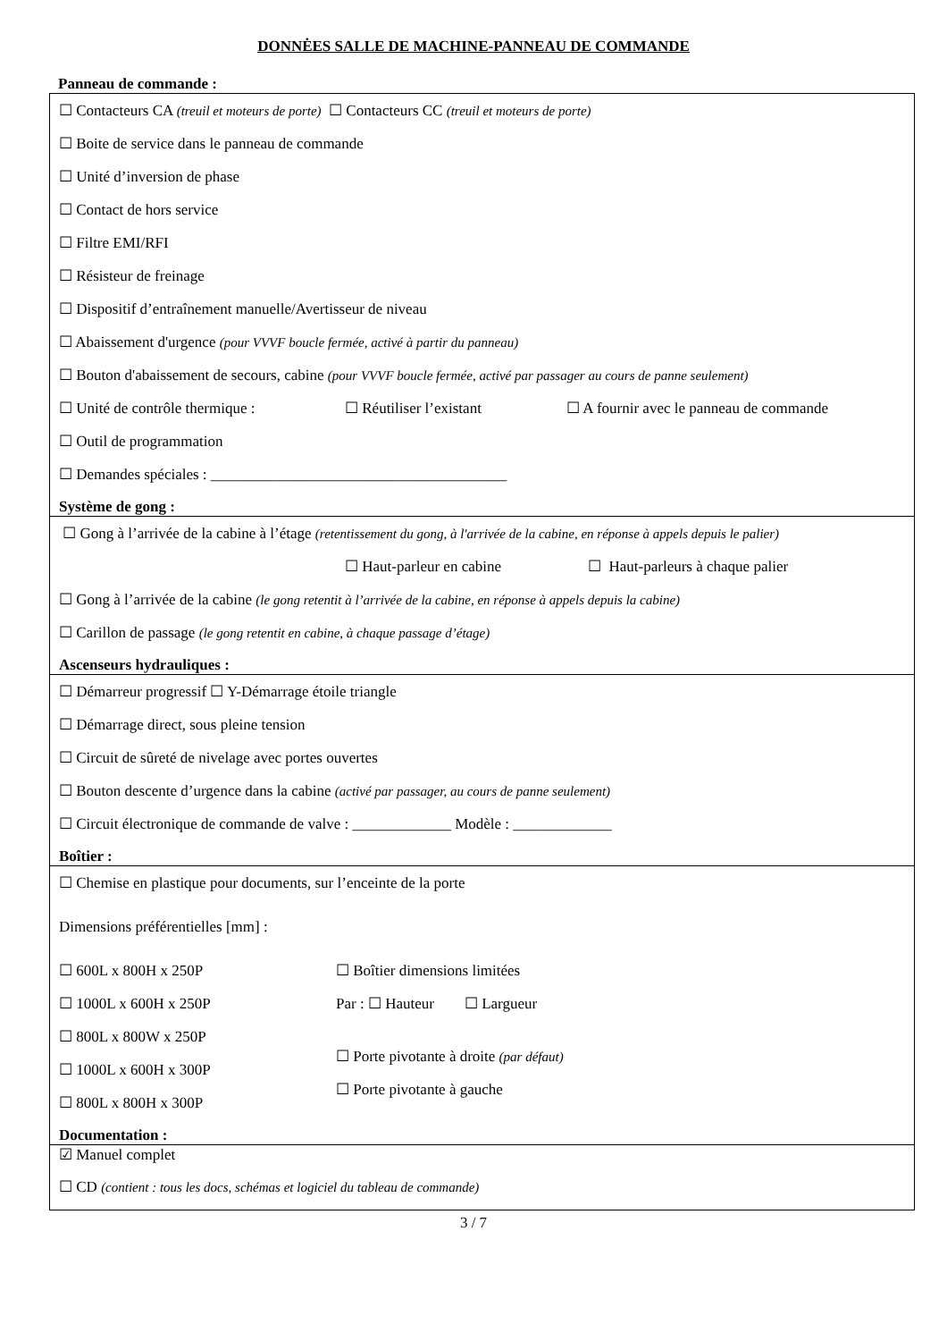DONNĖES SALLE DE MACHINE-PANNEAU DE COMMANDE
Panneau de commande :
☐ Contacteurs CA (treuil et moteurs de porte) ☐ Contacteurs CC (treuil et moteurs de porte)
☐ Boite de service dans le panneau de commande
☐ Unité d’inversion de phase
☐ Contact de hors service
☐ Filtre EMI/RFI
☐ Résisteur de freinage
☐ Dispositif d’entraînement manuelle/Avertisseur de niveau
☐ Abaissement d'urgence (pour VVVF boucle fermée, activé à partir du panneau)
☐ Bouton d'abaissement de secours, cabine (pour VVVF boucle fermée, activé par passager au cours de panne seulement)
☐ Unité de contrôle thermique : ☐ Réutiliser l’existant ☐ A fournir avec le panneau de commande
☐ Outil de programmation
☐ Demandes spéciales : _______________________________________
Système de gong :
☐ Gong à l’arrivée de la cabine à l’étage (retentissement du gong, à l'arrivée de la cabine, en réponse à appels depuis le palier)
☐ Haut-parleur en cabine ☐ Haut-parleurs à chaque palier
☐ Gong à l’arrivée de la cabine (le gong retentit à l’arrivée de la cabine, en réponse à appels depuis la cabine)
☐ Carillon de passage (le gong retentit en cabine, à chaque passage d’étage)
Ascenseurs hydrauliques :
☐ Démarreur progressif ☐ Y-Démarrage étoile triangle
☐ Démarrage direct, sous pleine tension
☐ Circuit de sûreté de nivelage avec portes ouvertes
☐ Bouton descente d’urgence dans la cabine (activé par passager, au cours de panne seulement)
☐ Circuit électronique de commande de valve : _____________ Modèle : _____________
Boîtier :
☐ Chemise en plastique pour documents, sur l’enceinte de la porte
Dimensions préférentielles [mm] :
☐ 600L x 800H x 250P
☐ 1000L x 600H x 250P
☐ 800L x 800W x 250P
☐ 1000L x 600H x 300P
☐ 800L x 800H x 300P
☐ Boîtier dimensions limitées
Par : ☐ Hauteur ☐ Largueur
☐ Porte pivotante à droite (par défaut)
☐ Porte pivotante à gauche
Documentation :
☑ Manuel complet
☐ CD (contient : tous les docs, schémas et logiciel du tableau de commande)
3 / 7